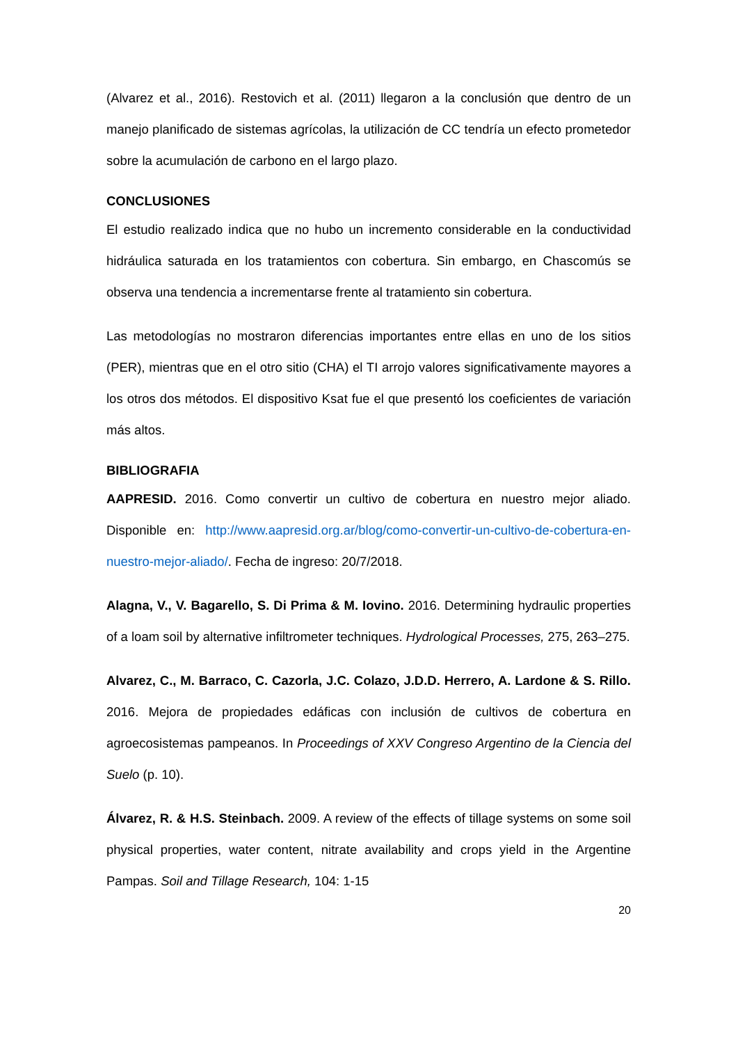(Alvarez et al., 2016). Restovich et al. (2011) llegaron a la conclusión que dentro de un manejo planificado de sistemas agrícolas, la utilización de CC tendría un efecto prometedor sobre la acumulación de carbono en el largo plazo.
CONCLUSIONES
El estudio realizado indica que no hubo un incremento considerable en la conductividad hidráulica saturada en los tratamientos con cobertura. Sin embargo, en Chascomús se observa una tendencia a incrementarse frente al tratamiento sin cobertura.
Las metodologías no mostraron diferencias importantes entre ellas en uno de los sitios (PER), mientras que en el otro sitio (CHA) el TI arrojo valores significativamente mayores a los otros dos métodos. El dispositivo Ksat fue el que presentó los coeficientes de variación más altos.
BIBLIOGRAFIA
AAPRESID. 2016. Como convertir un cultivo de cobertura en nuestro mejor aliado. Disponible en: http://www.aapresid.org.ar/blog/como-convertir-un-cultivo-de-cobertura-en-nuestro-mejor-aliado/. Fecha de ingreso: 20/7/2018.
Alagna, V., V. Bagarello, S. Di Prima & M. Iovino. 2016. Determining hydraulic properties of a loam soil by alternative infiltrometer techniques. Hydrological Processes, 275, 263–275.
Alvarez, C., M. Barraco, C. Cazorla, J.C. Colazo, J.D.D. Herrero, A. Lardone & S. Rillo. 2016. Mejora de propiedades edáficas con inclusión de cultivos de cobertura en agroecosistemas pampeanos. In Proceedings of XXV Congreso Argentino de la Ciencia del Suelo (p. 10).
Álvarez, R. & H.S. Steinbach. 2009. A review of the effects of tillage systems on some soil physical properties, water content, nitrate availability and crops yield in the Argentine Pampas. Soil and Tillage Research, 104: 1-15
20